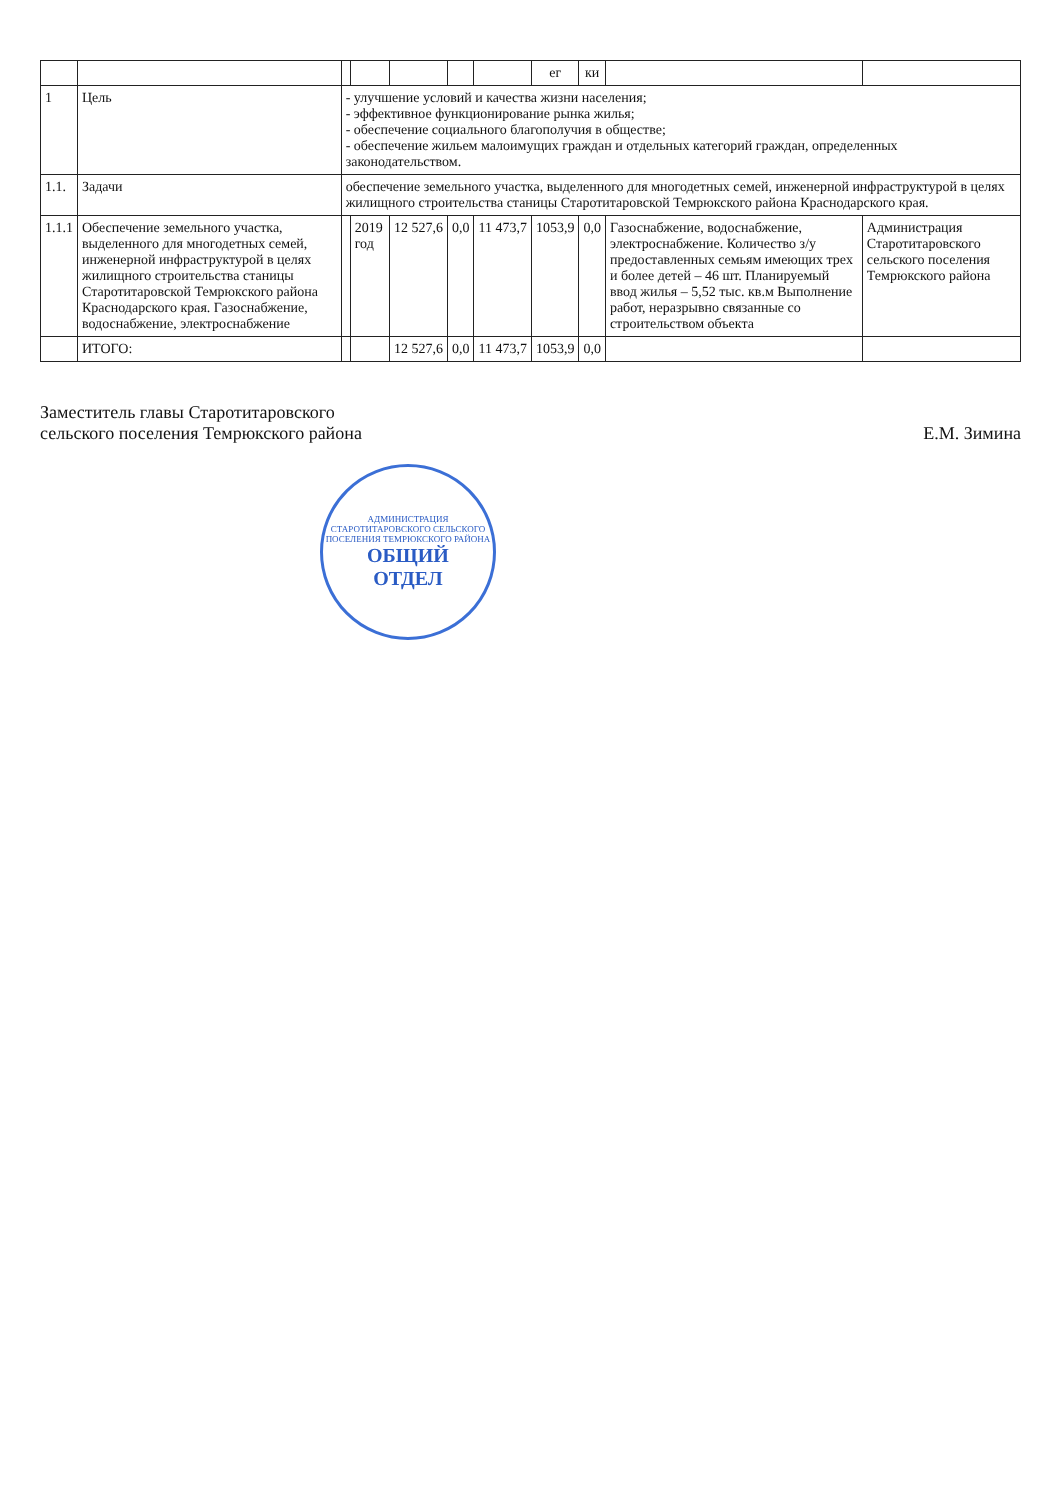| | | | | | | | ег | ки | | |
| --- | --- | --- | --- | --- | --- | --- | --- | --- | --- | --- |
| 1 | Цель | - улучшение условий и качества жизни населения; - эффективное функционирование рынка жилья; - обеспечение социального благополучия в обществе; - обеспечение жильем малоимущих граждан и отдельных категорий граждан, определенных законодательством. | | | | | | | | |
| 1.1. | Задачи | обеспечение земельного участка, выделенного для многодетных семей, инженерной инфраструктурой в целях жилищного строительства станицы Старотитаровской Темрюкского района Краснодарского края. | | | | | | | | |
| 1.1.1 | Обеспечение земельного участка, выделенного для многодетных семей, инженерной инфраструктурой в целях жилищного строительства станицы Старотитаровской Темрюкского района Краснодарского края. Газоснабжение, водоснабжение, электроснабжение | | 2019 год | 12 527,6 | 0,0 | 11 473,7 | 1053,9 | 0,0 | Газоснабжение, водоснабжение, электроснабжение. Количество з/у предоставленных семьям имеющих трех и более детей – 46 шт. Планируемый ввод жилья – 5,52 тыс. кв.м Выполнение работ, неразрывно связанные со строительством объекта | Администрация Старотитаровского сельского поселения Темрюкского района |
| | ИТОГО: | | | 12 527,6 | 0,0 | 11 473,7 | 1053,9 | 0,0 | | |
Заместитель главы Старотитаровского
сельского поселения Темрюкского района
Е.М. Зимина
АДМИНИСТРАЦИЯ СТАРОТИТАРОВСКОГО СЕЛЬСКОГО ПОСЕЛЕНИЯ ТЕМРЮКСКОГО РАЙОНА
ОБЩИЙ
ОТДЕЛ